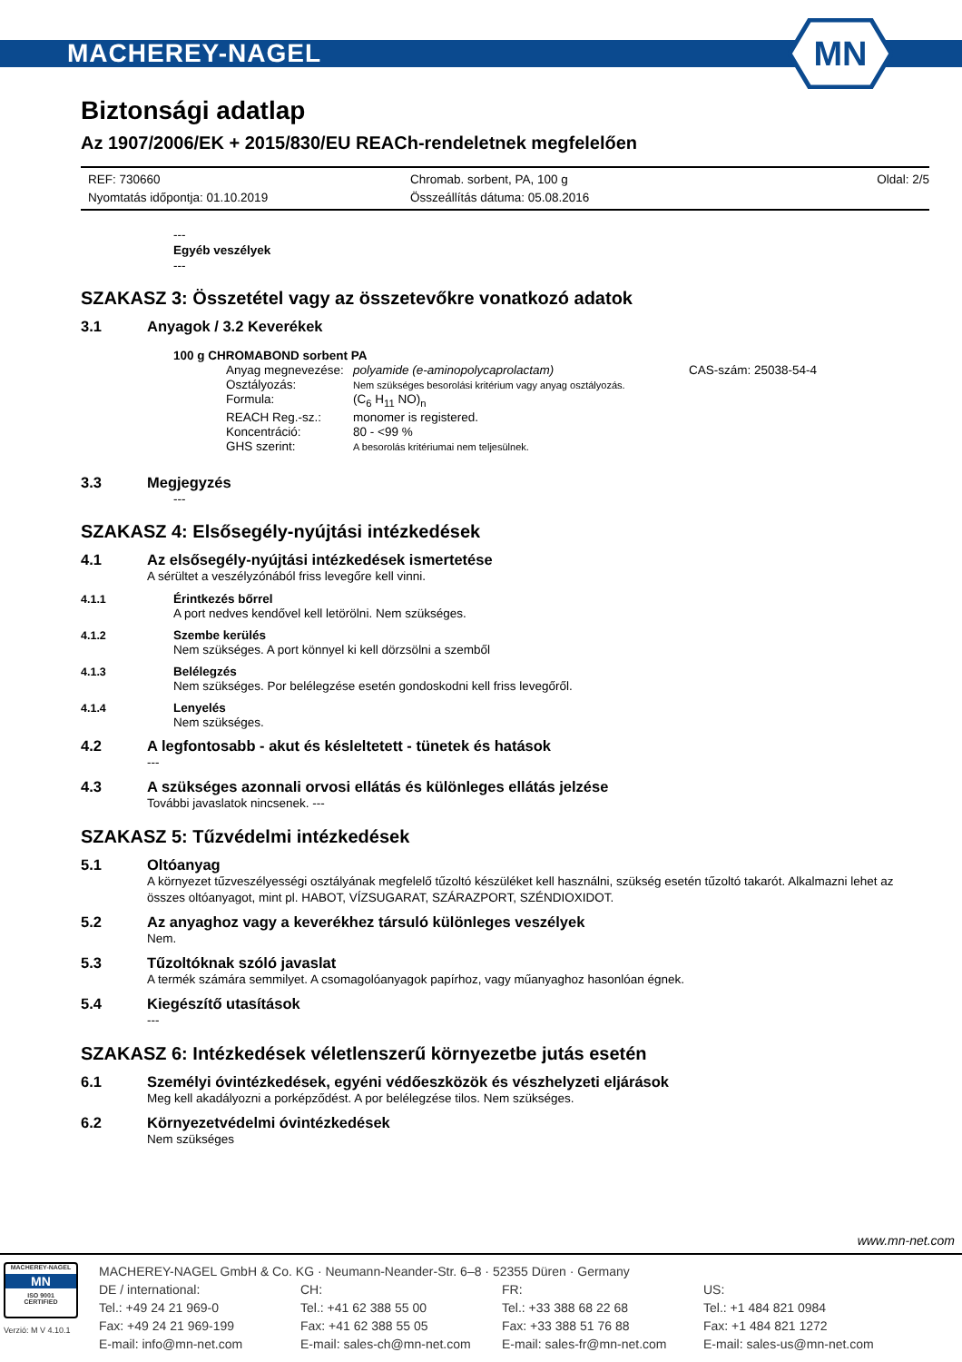MACHEREY-NAGEL
MN
Biztonsági adatlap
Az 1907/2006/EK + 2015/830/EU REACh-rendeletnek megfelelően
REF: 730660
Nyomtatás időpontja: 01.10.2019
Chromab. sorbent, PA, 100 g
Összeállítás dátuma: 05.08.2016
Oldal: 2/5
---
Egyéb veszélyek
---
SZAKASZ 3: Összetétel vagy az összetevőkre vonatkozó adatok
3.1 Anyagok / 3.2 Keverékek
100 g CHROMABOND sorbent PA
Anyag megnevezése: polyamide (e-aminopolycaprolactam) CAS-szám: 25038-54-4 Osztályozás: Nem szükséges besorolási kritérium vagy anyag osztályozás. Formula: (C<sub>6</sub> H<sub>11</sub> NO)<sub>n</sub> REACH Reg.-sz.: monomer is registered. Koncentráció: 80 - <99 % GHS szerint: A besorolás kritériumai nem teljesülnek.
3.3 Megjegyzés
---
SZAKASZ 4: Elsősegély-nyújtási intézkedések
4.1 Az elsősegély-nyújtási intézkedések ismertetése
A sérültet a veszélyzónából friss levegőre kell vinni.
4.1.1 Érintkezés bőrrel
A port nedves kendővel kell letörölni. Nem szükséges.
4.1.2 Szembe kerülés
Nem szükséges. A port könnyel ki kell dörzsölni a szemből
4.1.3 Belélegzés
Nem szükséges. Por belélegzése esetén gondoskodni kell friss levegőről.
4.1.4 Lenyelés
Nem szükséges.
4.2 A legfontosabb - akut és késleltetett - tünetek és hatások
---
4.3 A szükséges azonnali orvosi ellátás és különleges ellátás jelzése
További javaslatok nincsenek. ---
SZAKASZ 5: Tűzvédelmi intézkedések
5.1 Oltóanyag
A környezet tűzveszélyességi osztályának megfelelő tűzoltó készüléket kell használni, szükség esetén tűzoltó takarót. Alkalmazni lehet az összes oltóanyagot, mint pl. HABOT, VÍZSUGARAT, SZÁRAZPORT, SZÉNDIOXIDOT.
5.2 Az anyaghoz vagy a keverékhez társuló különleges veszélyek
Nem.
5.3 Tűzoltóknak szóló javaslat
A termék számára semmilyet. A csomagolóanyagok papírhoz, vagy műanyaghoz hasonlóan égnek.
5.4 Kiegészítő utasítások
---
SZAKASZ 6: Intézkedések véletlenszerű környezetbe jutás esetén
6.1 Személyi óvintézkedések, egyéni védőeszközök és vészhelyzeti eljárások
Meg kell akadályozni a porképződést. A por belélegzése tilos. Nem szükséges.
6.2 Környezetvédelmi óvintézkedések
Nem szükséges
www.mn-net.com
MACHEREY-NAGEL
MN
ISO 9001
CERTIFIED
Verzió: M V 4.10.1
MACHEREY-NAGEL GmbH & Co. KG · Neumann-Neander-Str. 6–8 · 52355 Düren · Germany
DE / international:
Tel.: +49 24 21 969-0
Fax: +49 24 21 969-199
E-mail: info@mn-net.com
CH:
Tel.: +41 62 388 55 00
Fax: +41 62 388 55 05
E-mail: sales-ch@mn-net.com
FR:
Tel.: +33 388 68 22 68
Fax: +33 388 51 76 88
E-mail: sales-fr@mn-net.com
US:
Tel.: +1 484 821 0984
Fax: +1 484 821 1272
E-mail: sales-us@mn-net.com